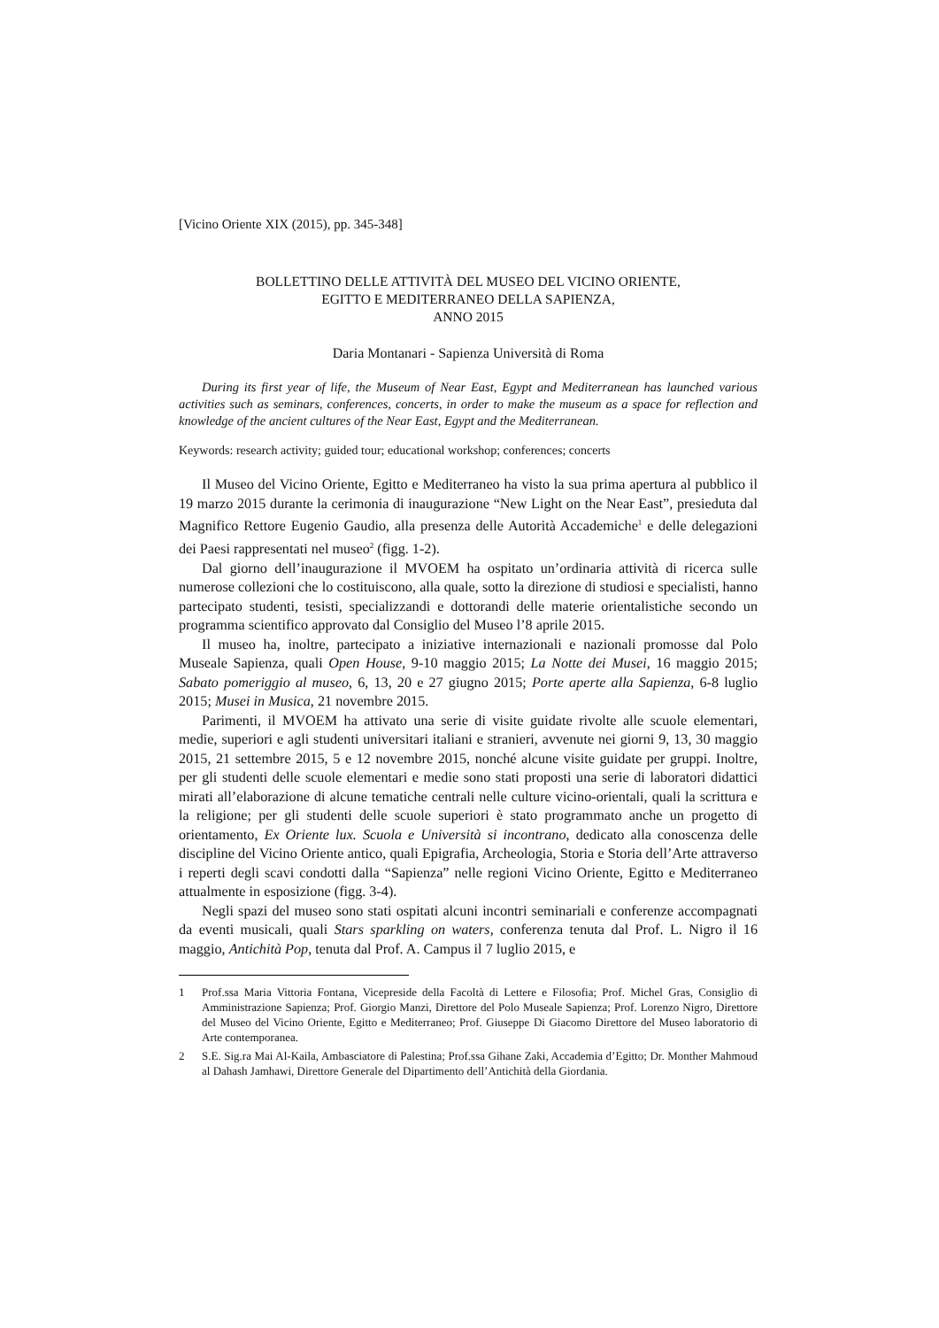[Vicino Oriente XIX (2015), pp. 345-348]
BOLLETTINO DELLE ATTIVITÀ DEL MUSEO DEL VICINO ORIENTE,
EGITTO E MEDITERRANEO DELLA SAPIENZA,
ANNO 2015
Daria Montanari - Sapienza Università di Roma
During its first year of life, the Museum of Near East, Egypt and Mediterranean has launched various activities such as seminars, conferences, concerts, in order to make the museum as a space for reflection and knowledge of the ancient cultures of the Near East, Egypt and the Mediterranean.
Keywords: research activity; guided tour; educational workshop; conferences; concerts
Il Museo del Vicino Oriente, Egitto e Mediterraneo ha visto la sua prima apertura al pubblico il 19 marzo 2015 durante la cerimonia di inaugurazione “New Light on the Near East”, presieduta dal Magnifico Rettore Eugenio Gaudio, alla presenza delle Autorità Accademiche<sup>1</sup> e delle delegazioni dei Paesi rappresentati nel museo<sup>2</sup> (figg. 1-2).
Dal giorno dell’inaugurazione il MVOEM ha ospitato un’ordinaria attività di ricerca sulle numerose collezioni che lo costituiscono, alla quale, sotto la direzione di studiosi e specialisti, hanno partecipato studenti, tesisti, specializzandi e dottorandi delle materie orientalistiche secondo un programma scientifico approvato dal Consiglio del Museo l’8 aprile 2015.
Il museo ha, inoltre, partecipato a iniziative internazionali e nazionali promosse dal Polo Museale Sapienza, quali Open House, 9-10 maggio 2015; La Notte dei Musei, 16 maggio 2015; Sabato pomeriggio al museo, 6, 13, 20 e 27 giugno 2015; Porte aperte alla Sapienza, 6-8 luglio 2015; Musei in Musica, 21 novembre 2015.
Parimenti, il MVOEM ha attivato una serie di visite guidate rivolte alle scuole elementari, medie, superiori e agli studenti universitari italiani e stranieri, avvenute nei giorni 9, 13, 30 maggio 2015, 21 settembre 2015, 5 e 12 novembre 2015, nonché alcune visite guidate per gruppi. Inoltre, per gli studenti delle scuole elementari e medie sono stati proposti una serie di laboratori didattici mirati all’elaborazione di alcune tematiche centrali nelle culture vicino-orientali, quali la scrittura e la religione; per gli studenti delle scuole superiori è stato programmato anche un progetto di orientamento, Ex Oriente lux. Scuola e Università si incontrano, dedicato alla conoscenza delle discipline del Vicino Oriente antico, quali Epigrafia, Archeologia, Storia e Storia dell’Arte attraverso i reperti degli scavi condotti dalla “Sapienza” nelle regioni Vicino Oriente, Egitto e Mediterraneo attualmente in esposizione (figg. 3-4).
Negli spazi del museo sono stati ospitati alcuni incontri seminariali e conferenze accompagnati da eventi musicali, quali Stars sparkling on waters, conferenza tenuta dal Prof. L. Nigro il 16 maggio, Antichità Pop, tenuta dal Prof. A. Campus il 7 luglio 2015, e
1 Prof.ssa Maria Vittoria Fontana, Vicepreside della Facoltà di Lettere e Filosofia; Prof. Michel Gras, Consiglio di Amministrazione Sapienza; Prof. Giorgio Manzi, Direttore del Polo Museale Sapienza; Prof. Lorenzo Nigro, Direttore del Museo del Vicino Oriente, Egitto e Mediterraneo; Prof. Giuseppe Di Giacomo Direttore del Museo laboratorio di Arte contemporanea.
2 S.E. Sig.ra Mai Al-Kaila, Ambasciatore di Palestina; Prof.ssa Gihane Zaki, Accademia d’Egitto; Dr. Monther Mahmoud al Dahash Jamhawi, Direttore Generale del Dipartimento dell’Antichità della Giordania.